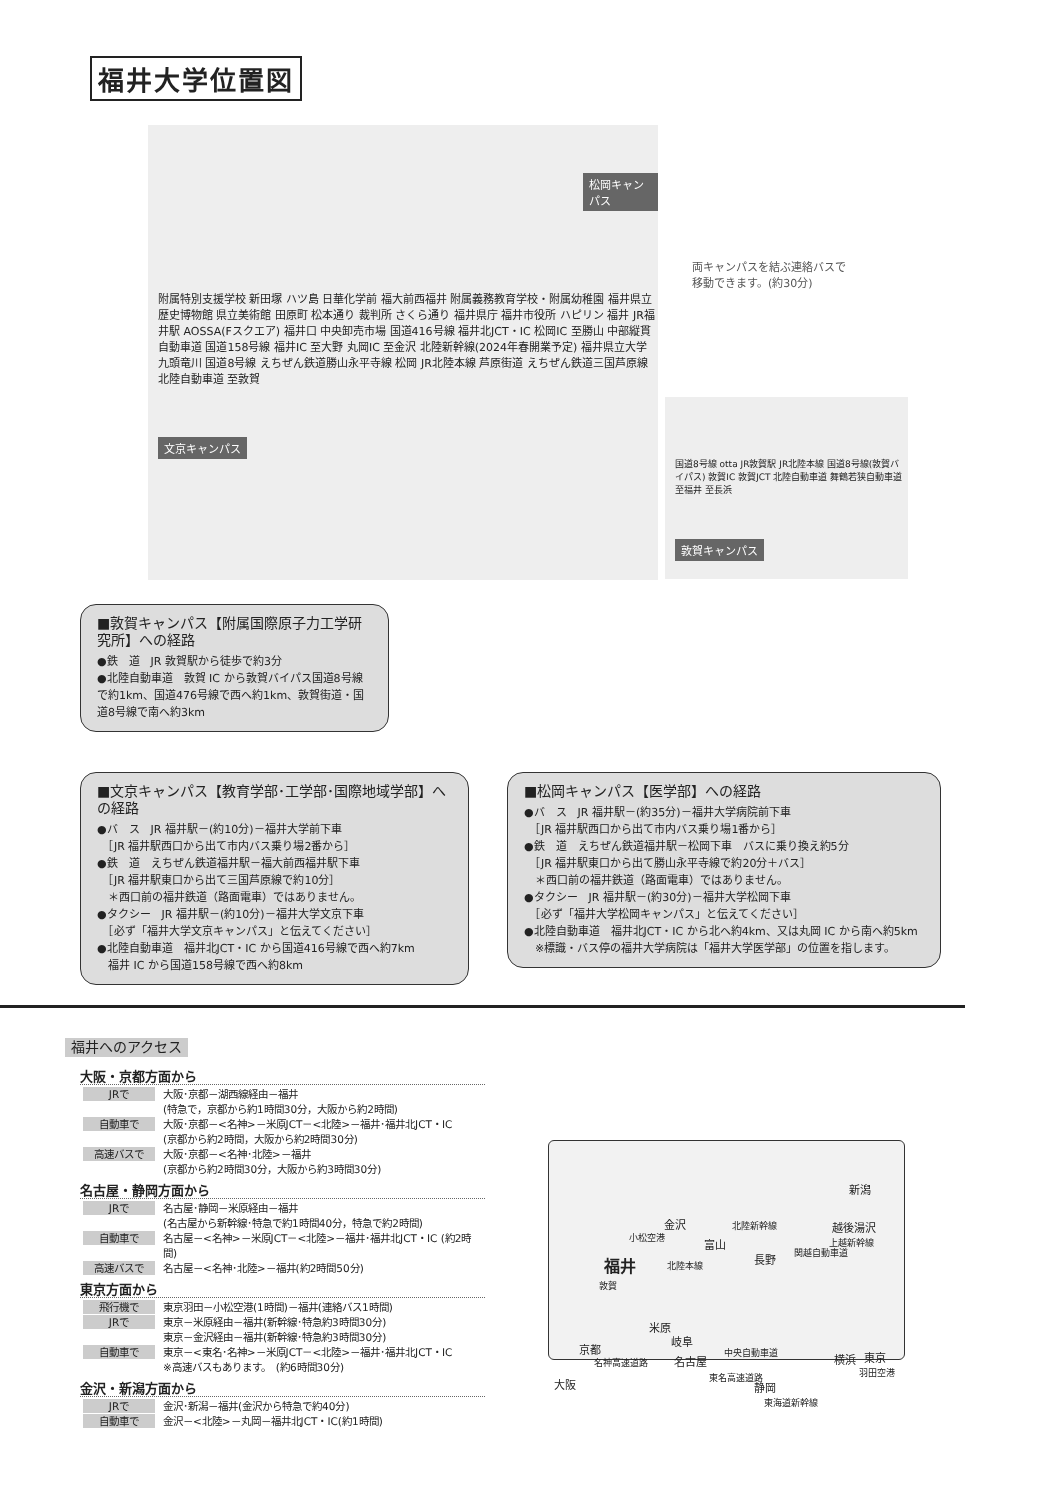福井大学位置図
松岡キャンパス
文京キャンパス
附属特別支援学校 新田塚 ハツ島 日華化学前 福大前西福井 附属義務教育学校・附属幼稚園 福井県立歴史博物館 県立美術館 田原町 松本通り 裁判所 さくら通り 福井県庁 福井市役所 ハピリン 福井 JR福井駅 AOSSA(Fスクエア) 福井口 中央卸売市場 国道416号線 福井北JCT・IC 松岡IC 至勝山 中部縦貫自動車道 国道158号線 福井IC 至大野 丸岡IC 至金沢 北陸新幹線(2024年春開業予定) 福井県立大学 九頭竜川 国道8号線 えちぜん鉄道勝山永平寺線 松岡 JR北陸本線 芦原街道 えちぜん鉄道三国芦原線 北陸自動車道 至敦賀
両キャンパスを結ぶ連絡バスで
移動できます。(約30分)
国道8号線 otta JR敦賀駅 JR北陸本線 国道8号線(敦賀バイパス) 敦賀IC 敦賀JCT 北陸自動車道 舞鶴若狭自動車道 至福井 至長浜
敦賀キャンパス
■敦賀キャンパス【附属国際原子力工学研究所】への経路
●鉄　道　JR 敦賀駅から徒歩で約3分
●北陸自動車道　敦賀 IC から敦賀バイパス国道8号線で約1km、国道476号線で西へ約1km、敦賀街道・国道8号線で南へ約3km
■文京キャンパス【教育学部･工学部･国際地域学部】への経路
●バ　ス　JR 福井駅－(約10分)－福井大学前下車
　［JR 福井駅西口から出て市内バス乗り場2番から］
●鉄　道　えちぜん鉄道福井駅－福大前西福井駅下車
　［JR 福井駅東口から出て三国芦原線で約10分］
　＊西口前の福井鉄道（路面電車）ではありません。
●タクシー　JR 福井駅－(約10分)－福井大学文京下車
　［必ず「福井大学文京キャンパス」と伝えてください］
●北陸自動車道　福井北JCT・IC から国道416号線で西へ約7km
　福井 IC から国道158号線で西へ約8km
■松岡キャンパス【医学部】への経路
●バ　ス　JR 福井駅－(約35分)－福井大学病院前下車
　［JR 福井駅西口から出て市内バス乗り場1番から］
●鉄　道　えちぜん鉄道福井駅－松岡下車　バスに乗り換え約5分
　［JR 福井駅東口から出て勝山永平寺線で約20分＋バス］
　＊西口前の福井鉄道（路面電車）ではありません。
●タクシー　JR 福井駅－(約30分)－福井大学松岡下車
　［必ず「福井大学松岡キャンパス」と伝えてください］
●北陸自動車道　福井北JCT・IC から北へ約4km、又は丸岡 IC から南へ約5km
　※標識・バス停の福井大学病院は「福井大学医学部」の位置を指します。
福井へのアクセス
大阪・京都方面から
JRで 大阪･京都－湖西線経由－福井
(特急で，京都から約1時間30分，大阪から約2時間)
自動車で 大阪･京都－<名神>－米原JCT－<北陸>－福井･福井北JCT・IC
(京都から約2時間，大阪から約2時間30分)
高速バスで 大阪･京都－<名神･北陸>－福井
(京都から約2時間30分，大阪から約3時間30分)
名古屋・静岡方面から
JRで 名古屋･静岡－米原経由－福井
(名古屋から新幹線･特急で約1時間40分，特急で約2時間)
自動車で 名古屋－<名神>－米原JCT－<北陸>－福井･福井北JCT・IC (約2時間)
高速バスで 名古屋－<名神･北陸>－福井(約2時間50分)
東京方面から
飛行機で 東京羽田－小松空港(1時間)－福井(連絡バス1時間)
JRで 東京－米原経由－福井(新幹線･特急約3時間30分)
東京－金沢経由－福井(新幹線･特急約3時間30分)
自動車で 東京－<東名･名神>－米原JCT－<北陸>－福井･福井北JCT・IC
※高速バスもあります。　(約6時間30分)
金沢・新潟方面から
JRで 金沢･新潟－福井(金沢から特急で約40分)
自動車で 金沢－<北陸>－丸岡－福井北JCT・IC(約1時間)
新潟
北陸新幹線 越後湯沢 金沢
小松空港 富山
長野
上越新幹線
関越自動車道
福井 北陸本線
敦賀
米原
岐阜
京都
名古屋
中央自動車道 横浜 東京
羽田空港
名神高速道路
大阪 東名高速道路
静岡
東海道新幹線